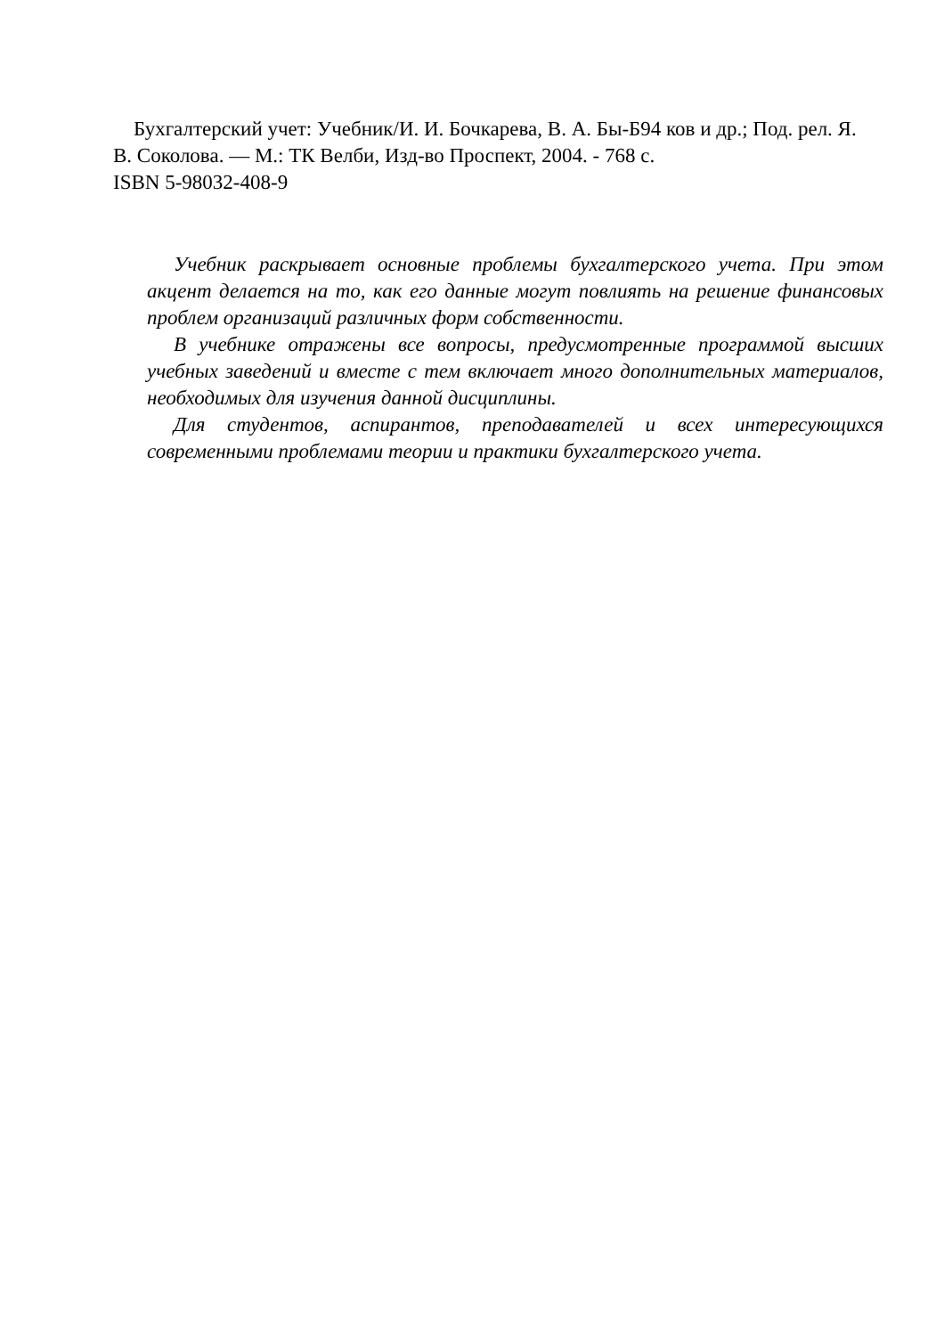Бухгалтерский учет: Учебник/И. И. Бочкарева, В. А. Бы-Б94 ков и др.; Под. рел. Я. В. Соколова. — М.: ТК Велби, Изд-во Проспект, 2004. - 768 с.
ISBN 5-98032-408-9
Учебник раскрывает основные проблемы бухгалтерского учета. При этом акцент делается на то, как его данные могут повлиять на решение финансовых проблем организаций различных форм собственности.
В учебнике отражены все вопросы, предусмотренные программой высших учебных заведений и вместе с тем включает много дополнительных материалов, необходимых для изучения данной дисциплины.
Для студентов, аспирантов, преподавателей и всех интересующихся современными проблемами теории и практики бухгалтерского учета.